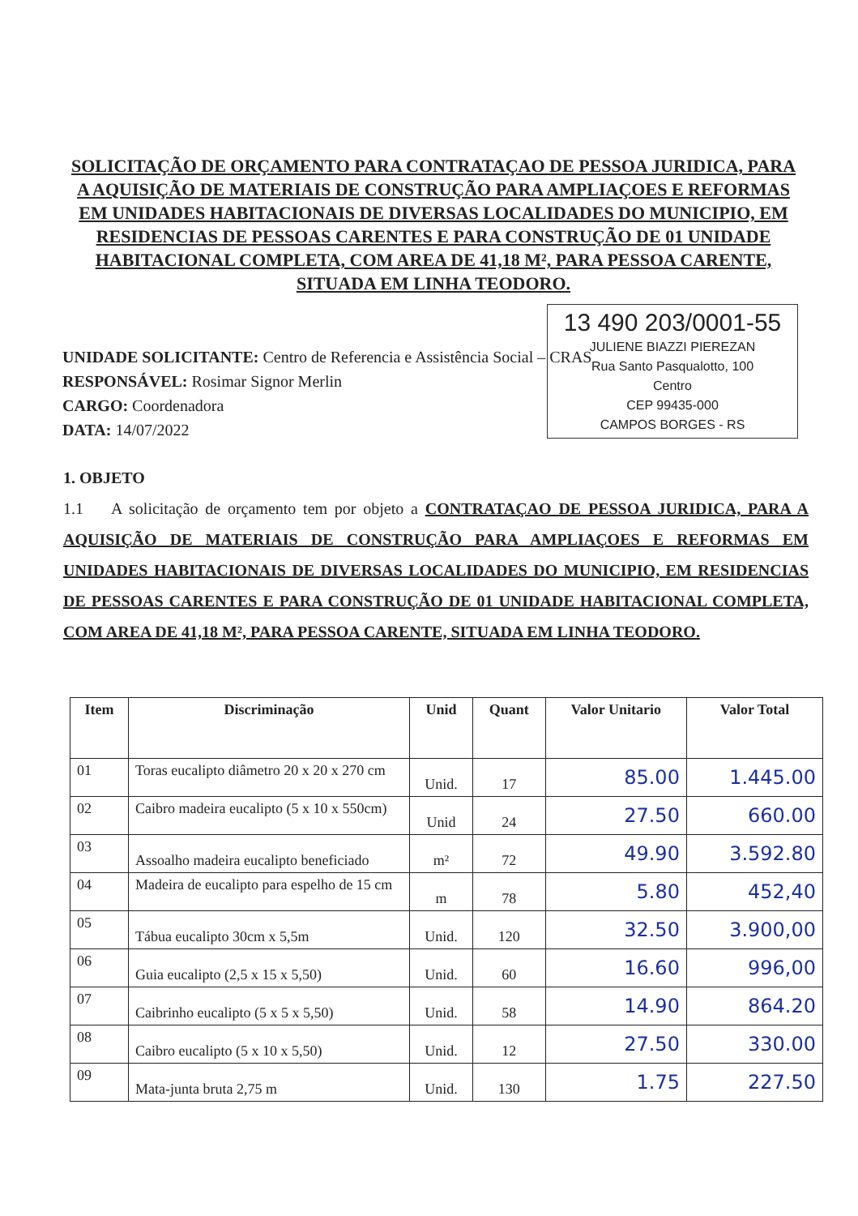SOLICITAÇÃO DE ORÇAMENTO PARA CONTRATAÇAO DE PESSOA JURIDICA, PARA A AQUISIÇÃO DE MATERIAIS DE CONSTRUÇÃO PARA AMPLIAÇOES E REFORMAS EM UNIDADES HABITACIONAIS DE DIVERSAS LOCALIDADES DO MUNICIPIO, EM RESIDENCIAS DE PESSOAS CARENTES E PARA CONSTRUÇÃO DE 01 UNIDADE HABITACIONAL COMPLETA, COM AREA DE 41,18 M², PARA PESSOA CARENTE, SITUADA EM LINHA TEODORO.
13 490 203/0001-55
JULIENE BIAZZI PIEREZAN
Rua Santo Pasqualotto, 100
Centro
CEP 99435-000
CAMPOS BORGES - RS
UNIDADE SOLICITANTE: Centro de Referencia e Assistência Social – CRAS
RESPONSÁVEL: Rosimar Signor Merlin
CARGO: Coordenadora
DATA: 14/07/2022
1. OBJETO
1.1 A solicitação de orçamento tem por objeto a CONTRATAÇAO DE PESSOA JURIDICA, PARA A AQUISIÇÃO DE MATERIAIS DE CONSTRUÇÃO PARA AMPLIAÇOES E REFORMAS EM UNIDADES HABITACIONAIS DE DIVERSAS LOCALIDADES DO MUNICIPIO, EM RESIDENCIAS DE PESSOAS CARENTES E PARA CONSTRUÇÃO DE 01 UNIDADE HABITACIONAL COMPLETA, COM AREA DE 41,18 M², PARA PESSOA CARENTE, SITUADA EM LINHA TEODORO.
| Item | Discriminação | Unid | Quant | Valor Unitario | Valor Total |
| --- | --- | --- | --- | --- | --- |
| 01 | Toras eucalipto diâmetro 20 x 20 x 270 cm | Unid. | 17 | 85.00 | 1.445.00 |
| 02 | Caibro madeira eucalipto (5 x 10 x 550cm) | Unid | 24 | 27.50 | 660.00 |
| 03 | Assoalho madeira eucalipto beneficiado | m² | 72 | 49.90 | 3.592.80 |
| 04 | Madeira de eucalipto para espelho de 15 cm | m | 78 | 5.80 | 452,40 |
| 05 | Tábua eucalipto 30cm x 5,5m | Unid. | 120 | 32.50 | 3.900,00 |
| 06 | Guia eucalipto (2,5 x 15 x 5,50) | Unid. | 60 | 16.60 | 996,00 |
| 07 | Caibrinho eucalipto (5 x 5 x 5,50) | Unid. | 58 | 14.90 | 864.20 |
| 08 | Caibro eucalipto (5 x 10 x 5,50) | Unid. | 12 | 27.50 | 330.00 |
| 09 | Mata-junta bruta 2,75 m | Unid. | 130 | 1.75 | 227.50 |